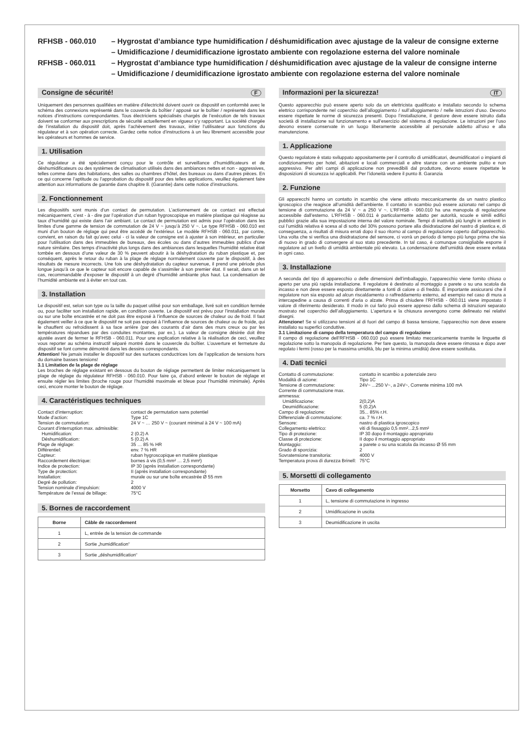RFHSB - 060.010
– Hygrostat d’ambiance type humidification / déshumidification avec ajustage de la valeur de consigne externe
– Umidificazione / deumidificazione igrostato ambiente con regolazione esterna del valore nominale
RFHSB - 060.011
– Hygrostat d’ambiance type humidification / déshumidification avec ajustage de la valeur de consigne interne
– Umidificazione / deumidificazione igrostato ambiente con regolazione esterna del valore nominale
Consigne de sécurité! F
Uniquement des personnes qualifiées en matière d’électricité doivent ouvrir ce dispositif en conformité avec le schéma des connexions représenté dans le couvercle du boîtier / apposé sur le boîtier / représenté dans les notices d’instructions correspondantes. Tous électriciens spécialisés chargés de l’exécution de tels travaux doivent se conformer aux prescriptions de sécurité actuellement en vigueur s’y rapportant. La société chargée de l’installation du dispositif doit, après l’achèvement des travaux, initier l’utilisateur aux fonctions du régulateur et à son opération correcte. Gardez cette notice d’instructions à un lieu librement accessible pour les opérateurs et hommes de service.
1. Utilisation
Ce régulateur a été spécialement conçu pour le contrôle et surveillance d’humidificateurs et de déshumidificateurs ou des systèmes de climatisation utilisés dans des ambiances nettes et non - aggressives, telles comme dans des habitations, des salles ou chambres d’hôtel, des bureaux ou dans d’autres pièces. En ce qui concerne l’aptitude ou l’approbation du dispositif pour des telles applications, veuillez également faire attention aux informations de garantie dans chapitre 8. (Garantie) dans cette notice d’instructions.
2. Fonctionnement
Les dispositifs sont munis d’un contact de permutation. L’actionnement de ce contact est effectué mécaniquement, c’est - à - dire par l’opération d’un ruban hygroscopique en matière plastique qui réagisse au taux d’humidité qui existe dans l’air ambiant. Le contact de permutation est admis pour l’opération dans les limites d’une gamme de tension de commutation de 24 V ~ jusqu’à 250 V ~. Le type RFHSB - 060.010 est muni d’un bouton de réglage qui peut être accédé de l’extérieur. Le modèle RFHSB - 060.011, par contre, convient, en raison du fait qu’avec celui - ci la valeur de consigne est à ajuster à son intérieur, en particulier pour l’utilisation dans des immeubles de bureaux, des écoles ou dans d’autres immeubles publics d’une nature similaire. Des temps d’inactivité plus longs dans des ambiances dans lesquelles l’humidité relative était tombée en dessous d’une valeur de 30 % peuvent aboutir à la déshydratation du ruban plastique et, par conséquent, après le retour du ruban à la plage de réglage normalement couverte par le dispositif, à des résultats de mesure incorrects. Une fois une déshydratation du capteur survenue, il prend une période plus longue jusqu’à ce que le capteur soit encore capable de s’assimiler à son premier état. Il serait, dans un tel cas, recommandable d’exposer le dispositif à un degré d’humidité ambiante plus haut. La condensation de l’humidité ambiante est à éviter en tout cas.
3. Installation
Le dispositif est, selon son type ou la taille du paquet utilisé pour son emballage, livré soit en condition fermée ou, pour faciliter son installation rapide, en condition ouverte. Le dispositif est prévu pour l’installation murale ou sur une boîte encastrée et ne doit pas être exposé à l’influence de sources de chaleur ou de froid. Il faut également veiller à ce que le dispositif ne soit pas exposé à l’influence de sources de chaleur ou de froide, qui le chauffent ou refroidissent à sa face arrière (par des courants d’air dans des murs creux ou par les températures répandues par des conduites montantes, par ex.). La valeur de consigne désirée doit être ajustée avant de fermer le RFHSB - 060.011. Pour une explication relative à la réalisation de ceci, veuillez vous reporter au schéma instructif séparé montré dans le couvercle du boîtier. L’ouverture et fermeture du dispositif se font comme démontré dans les dessins correspondants.
Attention! Ne jamais installer le dispositif sur des surfaces conductrices lors de l’application de tensions hors du domaine basses tensions!
3.1 Limitation de la plage de réglage
Les broches de réglage existant en dessous du bouton de réglage permettent de limiter mécaniquement la plage de réglage du régulateur RFHSB - 060.010. Pour faire ça, d’abord enlever le bouton de réglage et ensuite régler les limites (broche rouge pour l’humidité maximale et bleue pour l’humidité minimale). Après ceci, encore monter le bouton de réglage.
4. Caractéristiques techniques
Contact d’interruption:
contact de permutation sans potentiel
Mode d’action:
Type 1C
Tension de commutation:
24 V ~ … 250 V ~ (courant minimal à 24 V ~ 100 mA)
Courant d’interruption max. admissible:
Humidification:
2 (0.2) A
Déshumidification:
5 (0.2) A
Plage de réglage:
35 … 85 % HR
Différentiel:
env. 7 % HR
Capteur:
ruban hygroscopique en matière plastique
Raccordement électrique:
bornes à vis (0,5 mm² … 2,5 mm²)
Indice de protection:
IP 30 (après installation correspondante)
Type de protection:
II (après installation correspondante)
Installation:
murale ou sur une boîte encastrée Ø 55 mm
Degré de pollution:
2
Tension nominale d’impulsion:
4000 V
Température de l’essai de billage:
75°C
5. Bornes de raccordement
| Borne | Câble de raccordement |
| --- | --- |
| 1 | L, entrée de la tension de commande |
| 2 | Sortie „humidification“ |
| 3 | Sortie „déshumidification“ |
Informazioni per la sicurezza! IT
Questo apparecchio può essere aperto solo da un elettricista qualificato e installato secondo lo schema elettrico corrispondente nel coperchio dell’alloggiamento / sull’alloggiamento / nelle istruzioni d’uso. Devono essere rispettate le norme di sicurezza presenti. Dopo l’installazione, il gestore deve essere istruito dalla società di installazione sul funzionamento e sull’esercizio del sistema di regolazione. Le istruzioni per l’uso devono essere conservate in un luogo liberamente accessibile al personale addetto all’uso e alla manutenzione.
1. Applicazione
Questo regolatore è stato sviluppato appositamente per il controllo di umidificatori, deumidificatori o impianti di condizionamento per hotel, abitazioni e locali commerciali e altre stanze con un ambiente pulito e non aggressivo. Per altri campi di applicazione non prevedibili dal produttore, devono essere rispettate le disposizioni di sicurezza ivi applicabili. Per l’idoneità vedere il punto 8. Garanzia
2. Funzione
Gli apparecchi hanno un contatto in scambio che viene attivato meccanicamente da un nastro plastico igroscopico che reagisce all’umidità dell’ambiente. Il contatto in scambio può essere azionato nel campo di tensione di commutazione da 24 V ~ a 250 V ~. L’RFHSB - 060.010 ha una manopola di regolazione accessibile dall’esterno. L’RFHSB - 060.011 è particolarmente adatto per autorità, scuole e simili edifici pubblici grazie alla sua impostazione interna del valore nominale. Tempi di inattività più lunghi in ambienti in cui l’umidità relativa è scesa al di sotto del 30% possono portare alla disidratazione del nastro di plastica e, di conseguenza, a risultati di misura errati dopo il suo ritorno al campo di regolazione coperto dall’apparecchio. Una volta che si verifica una disidratazione del sensore, ci vorrà un periodo di tempo più lungo prima che sia di nuovo in grado di convergere al suo stato precedente. In tal caso, è comunque consigliabile esporre il regolatore ad un livello di umidità ambientale più elevato. La condensazione dell’umidità deve essere evitata in ogni caso.
3. Installazione
A seconda del tipo di apparecchio o delle dimensioni dell’imballaggio, l’apparecchio viene fornito chiuso o aperto per una più rapida installazione. Il regolatore è destinato al montaggio a parete o su una scatola da incasso e non deve essere esposto direttamente a fonti di calore o di freddo. È importante assicurarsi che il regolatore non sia esposto ad alcun riscaldamento o raffreddamento esterno, ad esempio nel caso di mura a intercapedine a causa di correnti d’aria o alzate. Prima di chiudere l’RFHSB - 060.011 viene impostato il valore di riferimento desiderato. Il modo in cui farlo può essere appreso dallo schema di istruzioni separato mostrato nel coperchio dell’alloggiamento. L’apertura e la chiusura avvengono come delineato nei relativi disegni.
Attenzione! Se si utilizzano tensioni al di fuori del campo di bassa tensione, l’apparecchio non deve essere installato su superfici conduttive.
3.1 Limitazione di campo della temperatura del campo di regolazione
Il campo di regolazione dell’RFHSB - 060.010 può essere limitato meccanicamente tramite le linguette di regolazione sotto la manopola di regolazione. Per fare questo, la manopola deve essere rimossa e dopo aver regolato i fermi (rosso per la massima umidità, blu per la minima umidità) deve essere sostituita.
4. Dati tecnici
Contatto di commutazione:
contatto in scambio a potenziale zero
Modalità di azione:
Tipo 1C
Tensione di commutazione:
24V~ ...250 V~, a 24V~, Corrente minima 100 mA
Corrente di commutazione max. ammessa:
Umidificazione:
2(0,2)A
Deumidificazione:
5 (0,2)A
Campo di regolazione:
35... 85% r.H.
Differenziale di commutazione:
ca. 7 % r.H.
Sensore:
nastro di plastica igroscopico
Collegamento elettrico:
viti di fissaggio 0,5 mm²...2,5 mm²
Tipo di protezione:
IP 30 dopo il montaggio appropriato
Classe di protezione:
II dopo il montaggio appropriato
Montaggio:
a parete o su una scatola da incasso Ø 55 mm
Grado di sporcizia:
2
Sovratensione transitoria:
4000 V
Temperatura prova di durezza Brinell:
75°C
5. Morsetti di collegamento
| Morsetto | Cavo di collegamento |
| --- | --- |
| 1 | L, tensione di commutazione in ingresso |
| 2 | Umidificazione in uscita |
| 3 | Deumidificazione in uscita |